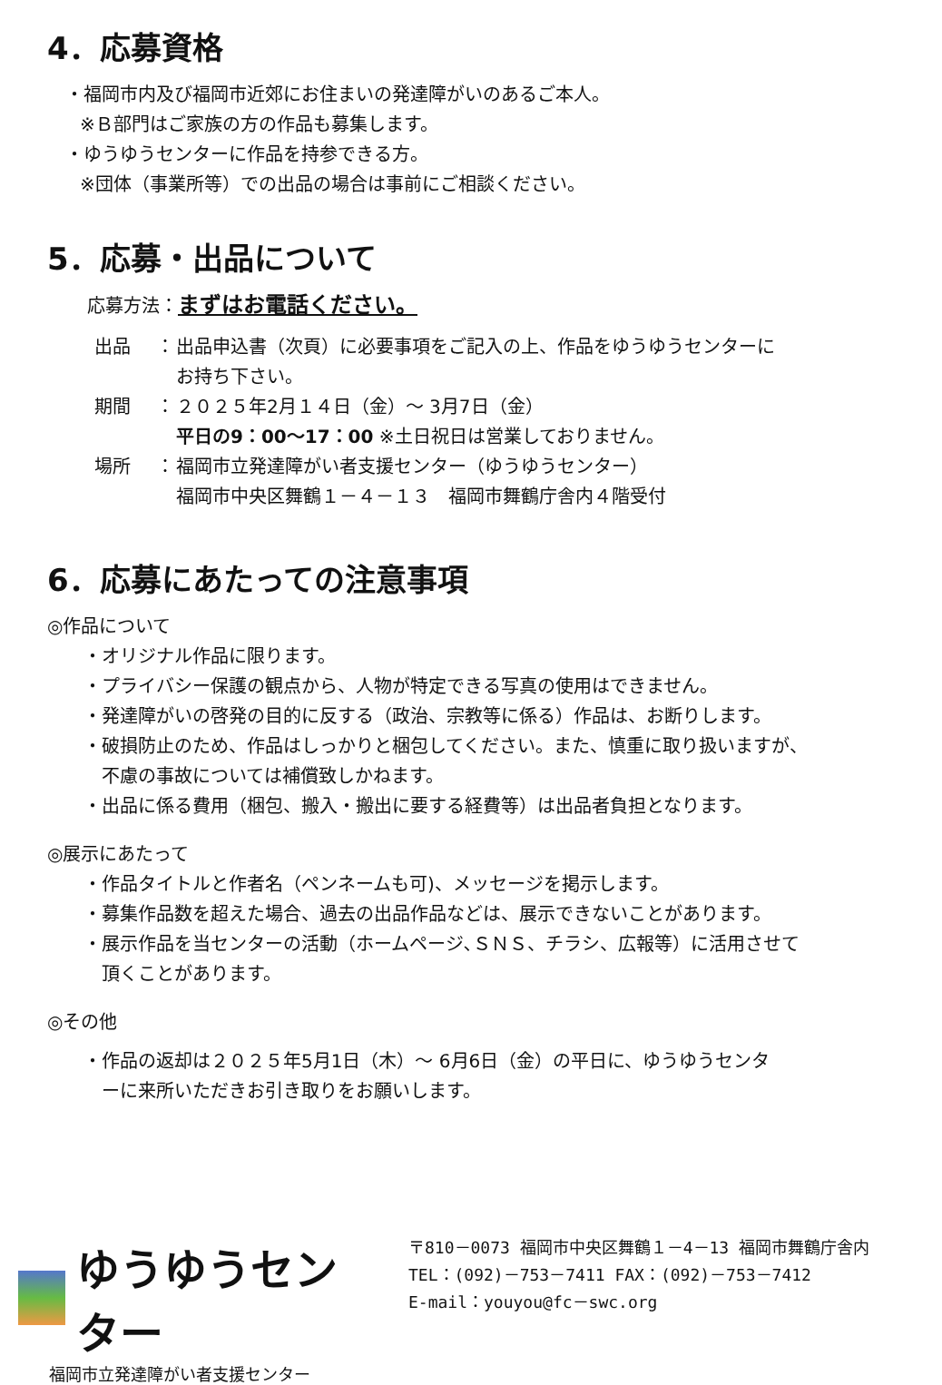4．応募資格
・福岡市内及び福岡市近郊にお住まいの発達障がいのあるご本人。
※Ｂ部門はご家族の方の作品も募集します。
・ゆうゆうセンターに作品を持参できる方。
※団体（事業所等）での出品の場合は事前にご相談ください。
5．応募・出品について
応募方法：まずはお電話ください。
出品 ： 出品申込書（次頁）に必要事項をご記入の上、作品をゆうゆうセンターに
お持ち下さい。
期間 ： ２０２５年2月１４日（金）～ 3月7日（金）
平日の9：00～17：00 ※土日祝日は営業しておりません。
場所 ： 福岡市立発達障がい者支援センター（ゆうゆうセンター）
福岡市中央区舞鶴１－４－１３　福岡市舞鶴庁舎内４階受付
6．応募にあたっての注意事項
◎作品について
・オリジナル作品に限ります。
・プライバシー保護の観点から、人物が特定できる写真の使用はできません。
・発達障がいの啓発の目的に反する（政治、宗教等に係る）作品は、お断りします。
・破損防止のため、作品はしっかりと梱包してください。また、慎重に取り扱いますが、
　不慮の事故については補償致しかねます。
・出品に係る費用（梱包、搬入・搬出に要する経費等）は出品者負担となります。
◎展示にあたって
・作品タイトルと作者名（ペンネームも可)、メッセージを掲示します。
・募集作品数を超えた場合、過去の出品作品などは、展示できないことがあります。
・展示作品を当センターの活動（ホームページ､ＳＮＳ、チラシ、広報等）に活用させて
　頂くことがあります。
◎その他
・作品の返却は２０２５年5月1日（木）～ 6月6日（金）の平日に、ゆうゆうセンタ
　ーに来所いただきお引き取りをお願いします。
ゆうゆうセンター
福岡市立発達障がい者支援センター
〒810－0073 福岡市中央区舞鶴１－4－13 福岡市舞鶴庁舎内
TEL：(092)－753－7411 FAX：(092)－753－7412
E-mail：youyou@fc－swc.org